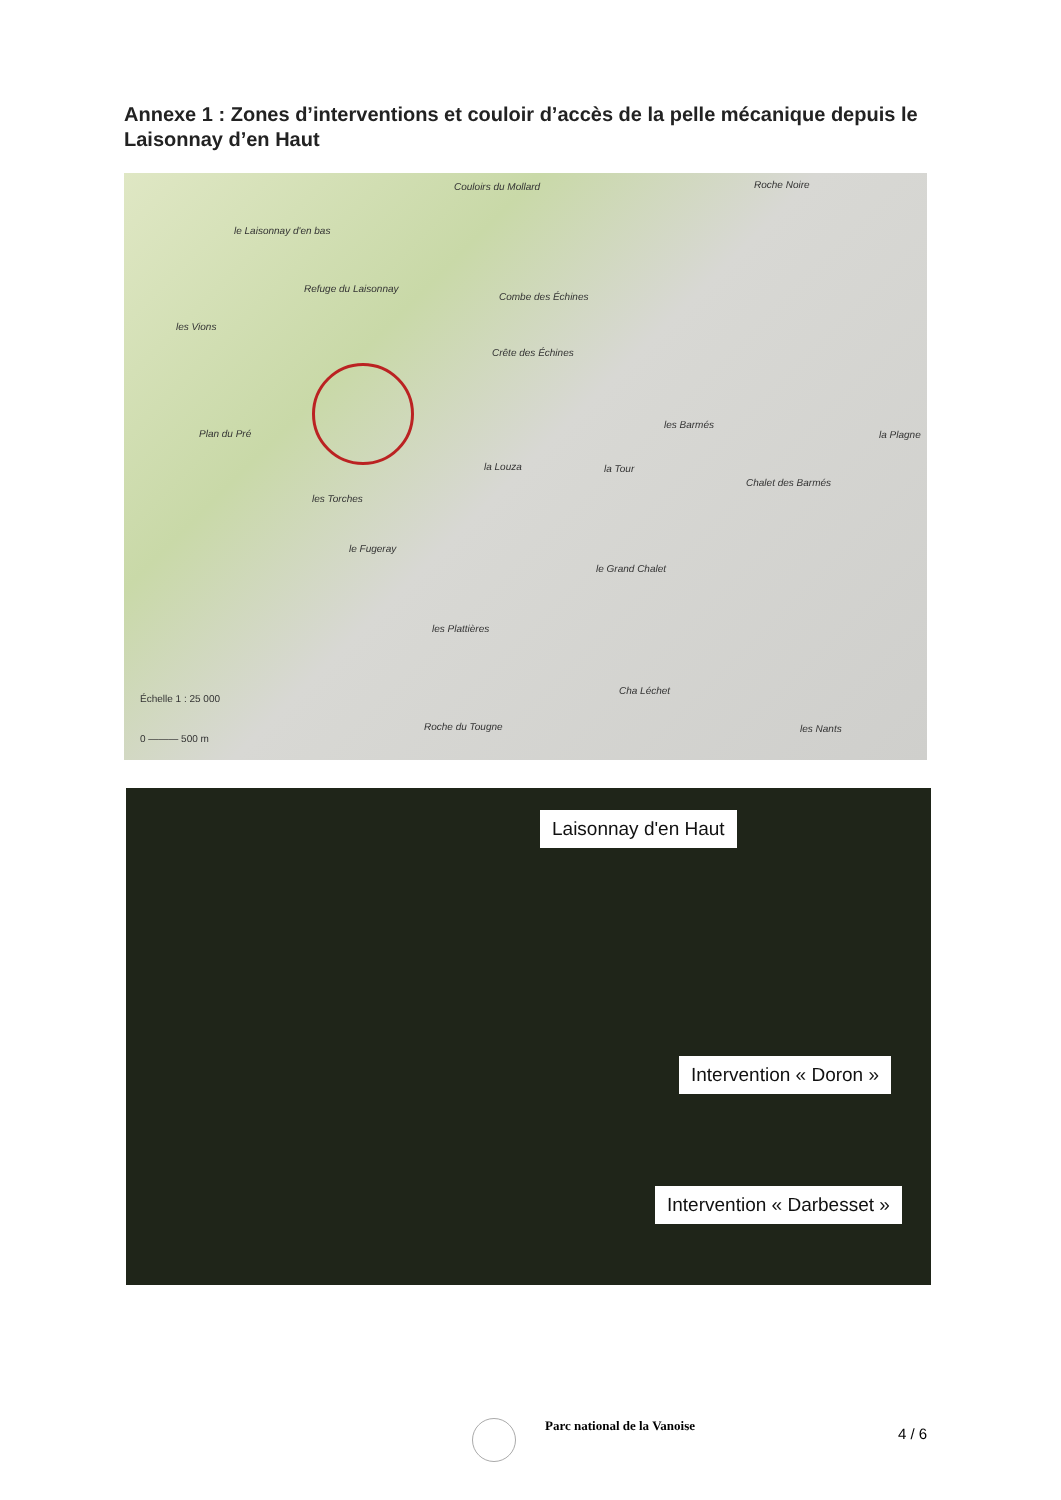Annexe 1 : Zones d’interventions et couloir d’accès de la pelle mécanique depuis le Laisonnay d’en Haut
Couloirs du Mollard Roche Noire
le Laisonnay d'en bas
Refuge du Laisonnay
Combe des Échines
les Vions
Crête des Échines
les Barmés
la Plagne Plan du Pré
la Louza la Tour
Chalet des Barmés
les Torches
le Fugeray
le Grand Chalet
les Plattières
Cha Léchet
Roche du Tougne les Nants
Échelle 1 : 25 000
0 ——— 500 m
Laisonnay d'en Haut
Intervention « Doron »
Intervention « Darbesset »
Parc national de la Vanoise 4 / 6